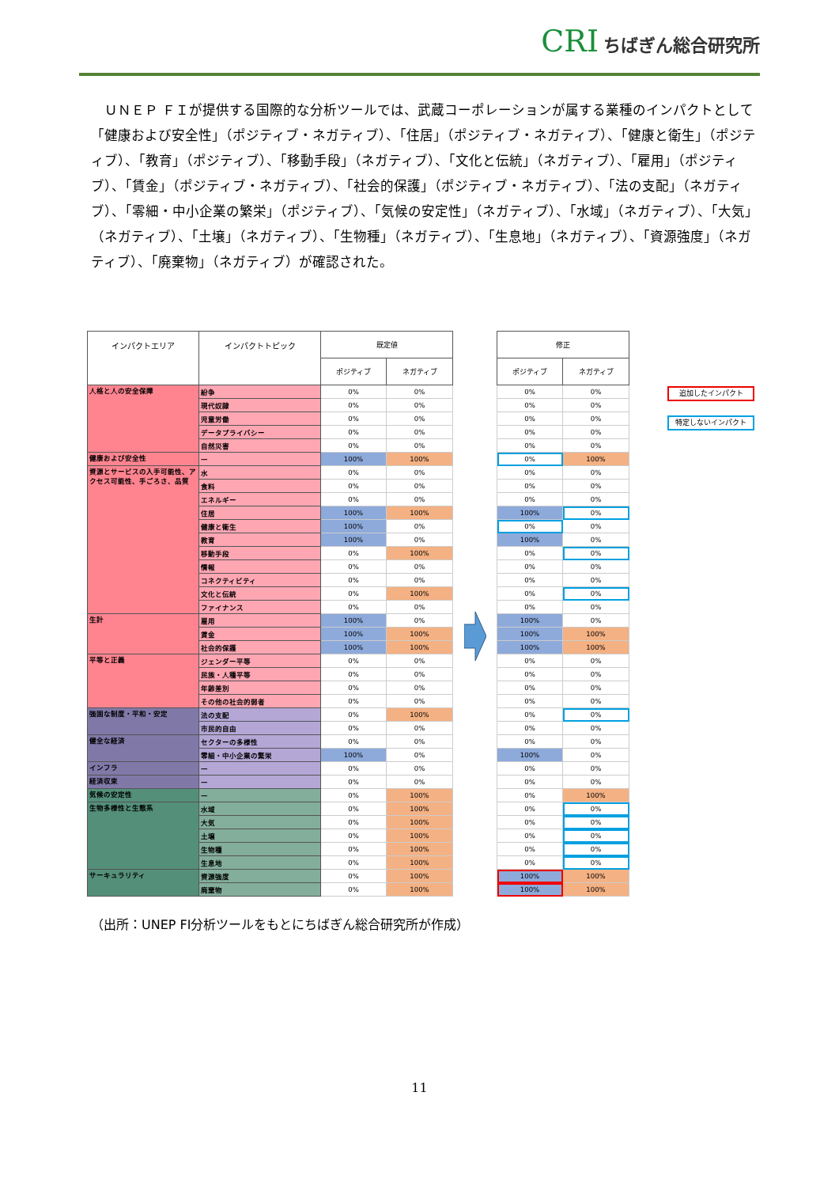CRI ちばぎん総合研究所
ＵＮＥＰ ＦＩが提供する国際的な分析ツールでは、武蔵コーポレーションが属する業種のインパクトとして「健康および安全性」（ポジティブ・ネガティブ）、「住居」（ポジティブ・ネガティブ）、「健康と衛生」（ポジティブ）、「教育」（ポジティブ）、「移動手段」（ネガティブ）、「文化と伝統」（ネガティブ）、「雇用」（ポジティブ）、「賃金」（ポジティブ・ネガティブ）、「社会的保護」（ポジティブ・ネガティブ）、「法の支配」（ネガティブ）、「零細・中小企業の繁栄」（ポジティブ）、「気候の安定性」（ネガティブ）、「水域」（ネガティブ）、「大気」（ネガティブ）、「土壌」（ネガティブ）、「生物種」（ネガティブ）、「生息地」（ネガティブ）、「資源強度」（ネガティブ）、「廃棄物」（ネガティブ）が確認された。
| インパクトエリア | インパクトトピック | 既定値 | |
| --- | --- | --- | --- |
| | | ポジティブ | ネガティブ |
| 人格と人の安全保障 | 紛争 | 0% | 0% |
| | 現代奴隷 | 0% | 0% |
| | 児童労働 | 0% | 0% |
| | データプライバシー | 0% | 0% |
| | 自然災害 | 0% | 0% |
| 健康および安全性 | — | 100% | 100% |
| 資源とサービスの入手可能性、アクセス可能性、手ごろさ、品質 | 水 | 0% | 0% |
| | 食料 | 0% | 0% |
| | エネルギー | 0% | 0% |
| | 住居 | 100% | 100% |
| | 健康と衛生 | 100% | 0% |
| | 教育 | 100% | 0% |
| | 移動手段 | 0% | 100% |
| | 情報 | 0% | 0% |
| | コネクティビティ | 0% | 0% |
| | 文化と伝統 | 0% | 100% |
| | ファイナンス | 0% | 0% |
| 生計 | 雇用 | 100% | 0% |
| | 賃金 | 100% | 100% |
| | 社会的保護 | 100% | 100% |
| 平等と正義 | ジェンダー平等 | 0% | 0% |
| | 民族・人種平等 | 0% | 0% |
| | 年齢差別 | 0% | 0% |
| | その他の社会的弱者 | 0% | 0% |
| 強固な制度・平和・安定 | 法の支配 | 0% | 100% |
| | 市民的自由 | 0% | 0% |
| 健全な経済 | セクターの多様性 | 0% | 0% |
| | 零細・中小企業の繁栄 | 100% | 0% |
| インフラ | — | 0% | 0% |
| 経済収束 | — | 0% | 0% |
| 気候の安定性 | — | 0% | 100% |
| 生物多様性と生態系 | 水域 | 0% | 100% |
| | 大気 | 0% | 100% |
| | 土壌 | 0% | 100% |
| | 生物種 | 0% | 100% |
| | 生息地 | 0% | 100% |
| サーキュラリティ | 資源強度 | 0% | 100% |
| | 廃棄物 | 0% | 100% |
| 修正 | |
| --- | --- |
| ポジティブ | ネガティブ |
| 0% | 0% |
| 0% | 0% |
| 0% | 0% |
| 0% | 0% |
| 0% | 0% |
| 0% | 100% |
| 0% | 0% |
| 0% | 0% |
| 0% | 0% |
| 100% | 0% |
| 0% | 0% |
| 100% | 0% |
| 0% | 0% |
| 0% | 0% |
| 0% | 0% |
| 0% | 0% |
| 0% | 0% |
| 100% | 0% |
| 100% | 100% |
| 100% | 100% |
| 0% | 0% |
| 0% | 0% |
| 0% | 0% |
| 0% | 0% |
| 0% | 0% |
| 0% | 0% |
| 0% | 0% |
| 100% | 0% |
| 0% | 0% |
| 0% | 0% |
| 0% | 100% |
| 0% | 0% |
| 0% | 0% |
| 0% | 0% |
| 0% | 0% |
| 0% | 0% |
| 100% | 100% |
| 100% | 100% |
追加したインパクト
特定しないインパクト
（出所：UNEP FI分析ツールをもとにちばぎん総合研究所が作成）
11